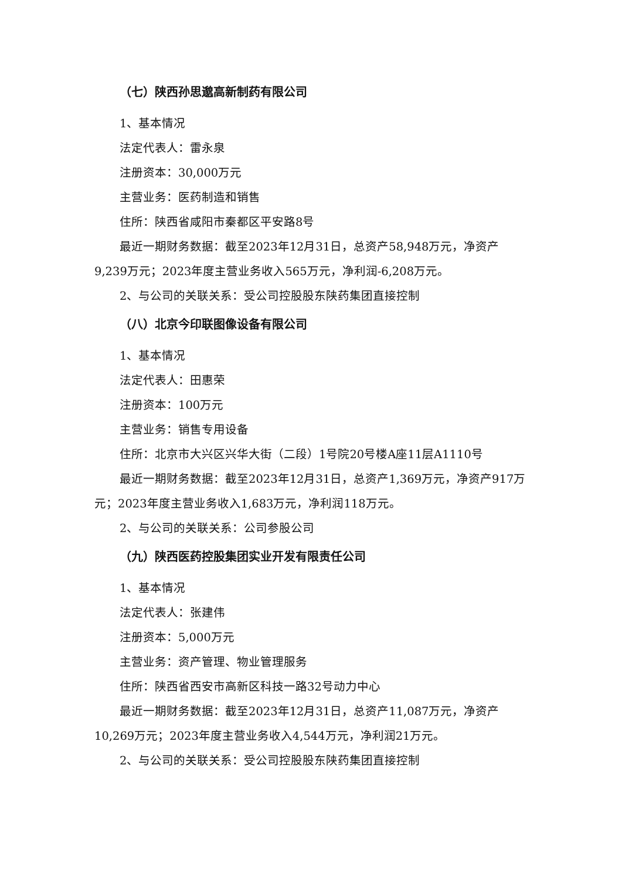（七）陕西孙思邈高新制药有限公司
1、基本情况
法定代表人：雷永泉
注册资本：30,000万元
主营业务：医药制造和销售
住所：陕西省咸阳市秦都区平安路8号
最近一期财务数据：截至2023年12月31日，总资产58,948万元，净资产9,239万元；2023年度主营业务收入565万元，净利润-6,208万元。
2、与公司的关联关系：受公司控股股东陕药集团直接控制
（八）北京今印联图像设备有限公司
1、基本情况
法定代表人：田惠荣
注册资本：100万元
主营业务：销售专用设备
住所：北京市大兴区兴华大街（二段）1号院20号楼A座11层A1110号
最近一期财务数据：截至2023年12月31日，总资产1,369万元，净资产917万元；2023年度主营业务收入1,683万元，净利润118万元。
2、与公司的关联关系：公司参股公司
（九）陕西医药控股集团实业开发有限责任公司
1、基本情况
法定代表人：张建伟
注册资本：5,000万元
主营业务：资产管理、物业管理服务
住所：陕西省西安市高新区科技一路32号动力中心
最近一期财务数据：截至2023年12月31日，总资产11,087万元，净资产10,269万元；2023年度主营业务收入4,544万元，净利润21万元。
2、与公司的关联关系：受公司控股股东陕药集团直接控制